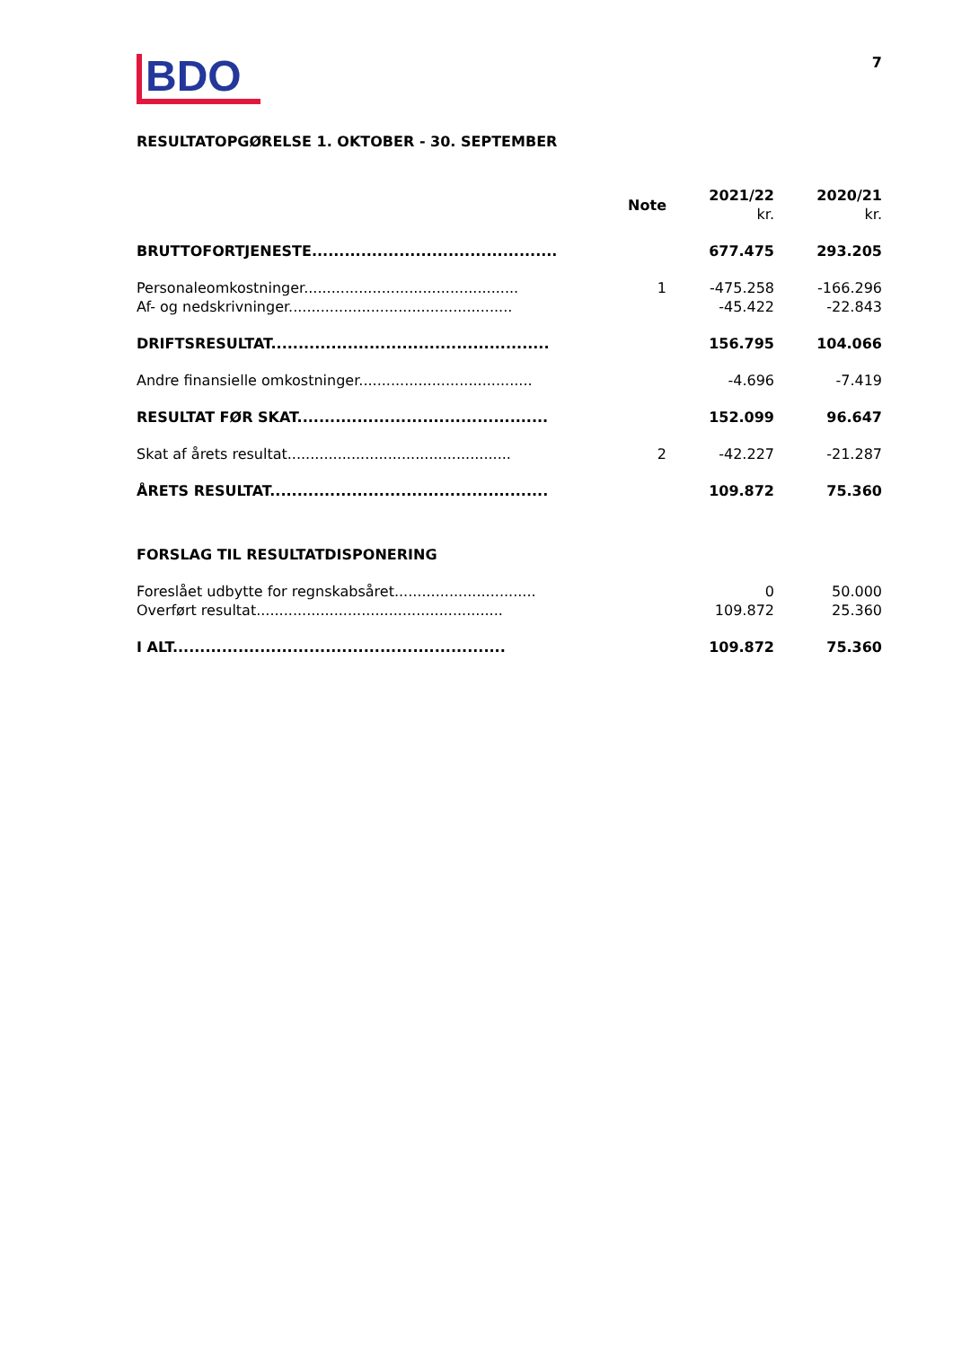BDO
7
RESULTATOPGØRELSE 1. OKTOBER - 30. SEPTEMBER
| | Note | 2021/22 kr. | 2020/21 kr. |
| --- | --- | --- | --- |
| BRUTTOFORTJENESTE............................................. | | 677.475 | 293.205 |
| Personaleomkostninger............................................... | 1 | -475.258 | -166.296 |
| Af- og nedskrivninger................................................. | | -45.422 | -22.843 |
| DRIFTSRESULTAT................................................... | | 156.795 | 104.066 |
| Andre finansielle omkostninger...................................... | | -4.696 | -7.419 |
| RESULTAT FØR SKAT.............................................. | | 152.099 | 96.647 |
| Skat af årets resultat................................................. | 2 | -42.227 | -21.287 |
| ÅRETS RESULTAT................................................... | | 109.872 | 75.360 |
| FORSLAG TIL RESULTATDISPONERING | | | |
| Foreslået udbytte for regnskabsåret............................... | | 0 | 50.000 |
| Overført resultat...................................................... | | 109.872 | 25.360 |
| I ALT............................................................. | | 109.872 | 75.360 |